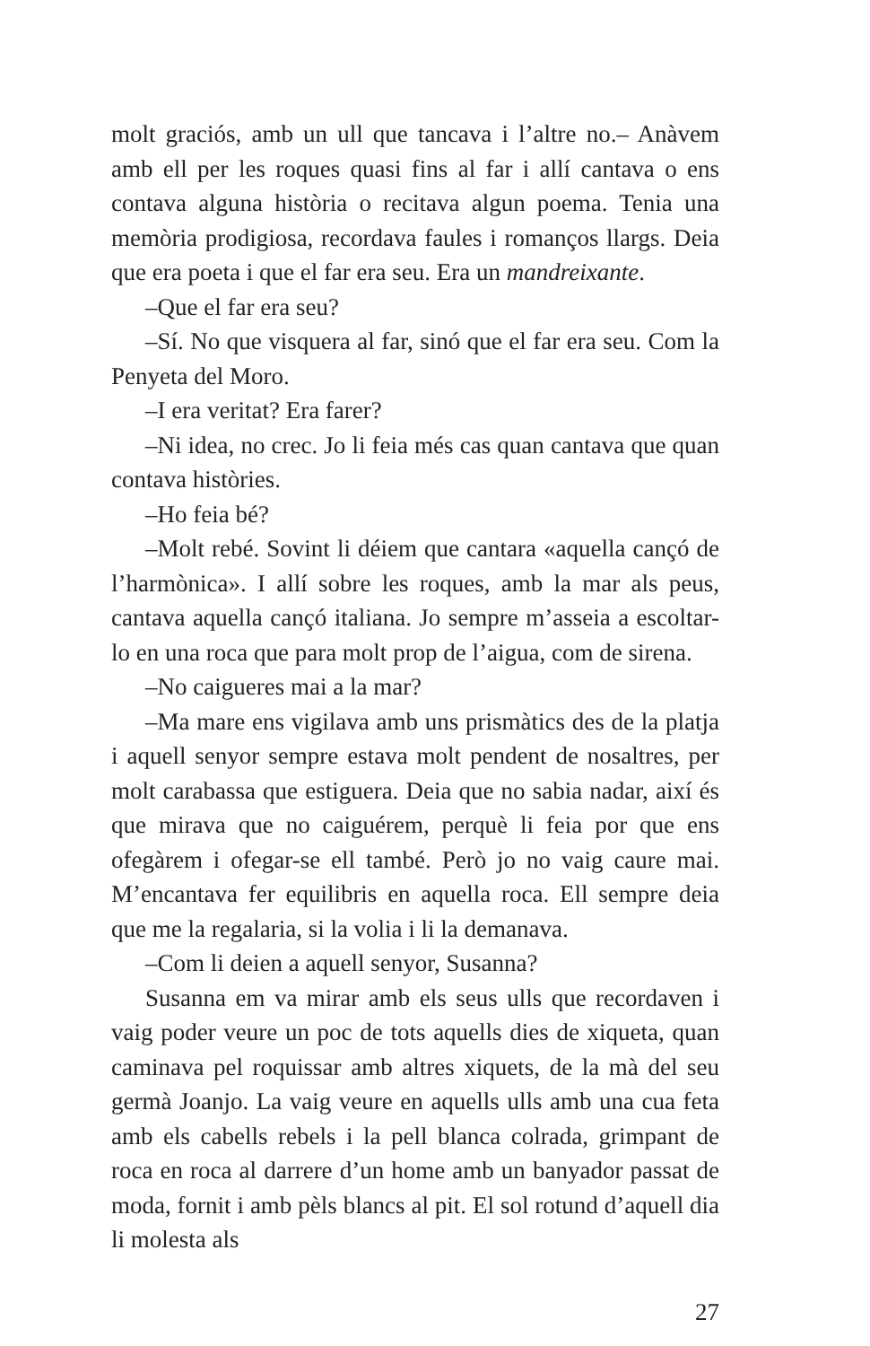molt graciós, amb un ull que tancava i l’altre no.– Anàvem amb ell per les roques quasi fins al far i allí cantava o ens contava alguna història o recitava algun poema. Tenia una memòria prodigiosa, recordava faules i romanços llargs. Deia que era poeta i que el far era seu. Era un mandreixante.
–Que el far era seu?
–Sí. No que visquera al far, sinó que el far era seu. Com la Penyeta del Moro.
–I era veritat? Era farer?
–Ni idea, no crec. Jo li feia més cas quan cantava que quan contava històries.
–Ho feia bé?
–Molt rebé. Sovint li déiem que cantara «aquella cançó de l’harmònica». I allí sobre les roques, amb la mar als peus, cantava aquella cançó italiana. Jo sempre m’asseia a escoltar-lo en una roca que para molt prop de l’aigua, com de sirena.
–No caigueres mai a la mar?
–Ma mare ens vigilava amb uns prismàtics des de la platja i aquell senyor sempre estava molt pendent de nosaltres, per molt carabassa que estiguera. Deia que no sabia nadar, així és que mirava que no caiguérem, perquè li feia por que ens ofegàrem i ofegar-se ell també. Però jo no vaig caure mai. M’encantava fer equilibris en aquella roca. Ell sempre deia que me la regalaria, si la volia i li la demanava.
–Com li deien a aquell senyor, Susanna?
Susanna em va mirar amb els seus ulls que recordaven i vaig poder veure un poc de tots aquells dies de xiqueta, quan caminava pel roquissar amb altres xiquets, de la mà del seu germà Joanjo. La vaig veure en aquells ulls amb una cua feta amb els cabells rebels i la pell blanca colrada, grimpant de roca en roca al darrere d’un home amb un banyador passat de moda, fornit i amb pèls blancs al pit. El sol rotund d’aquell dia li molesta als
27